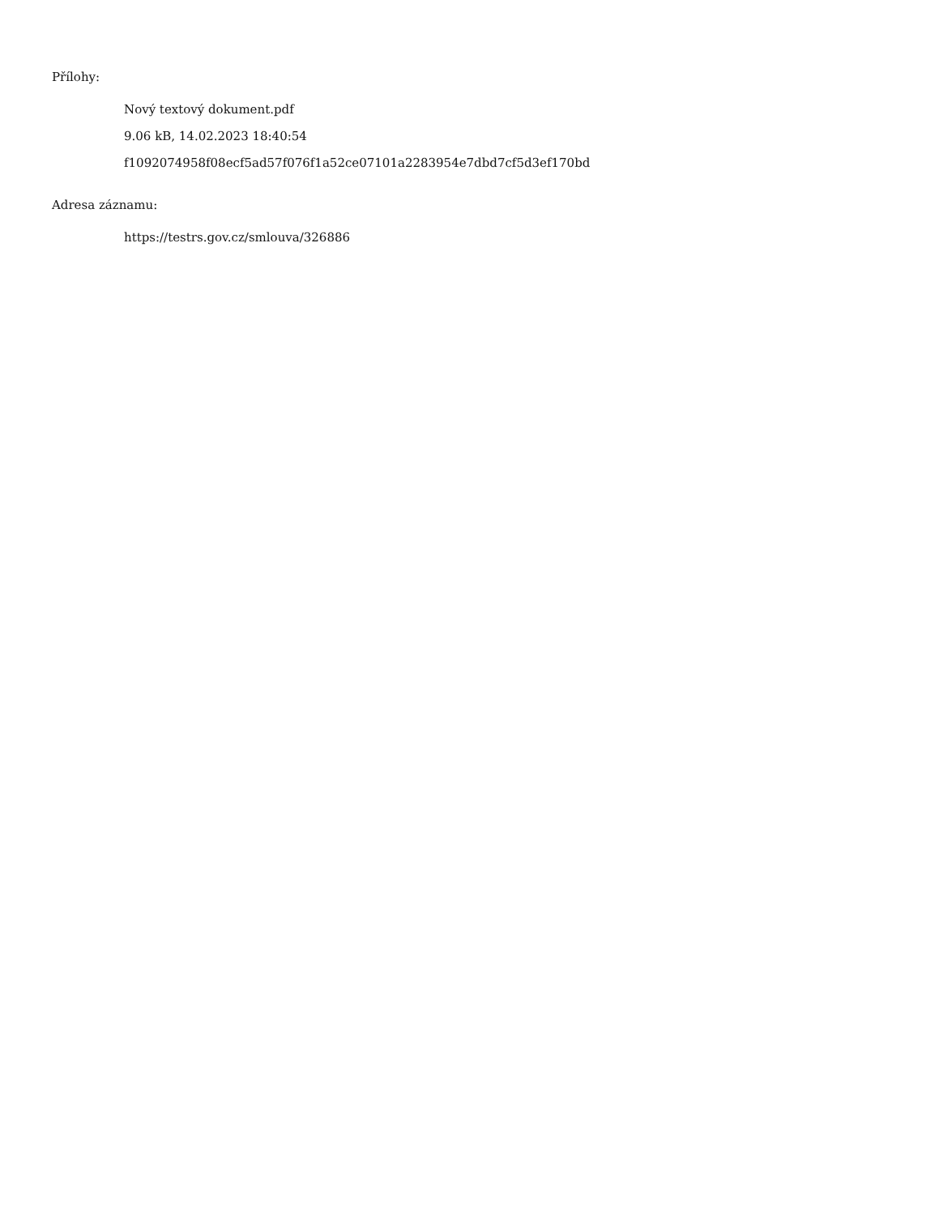Přílohy:
Nový textový dokument.pdf
9.06 kB, 14.02.2023 18:40:54
f1092074958f08ecf5ad57f076f1a52ce07101a2283954e7dbd7cf5d3ef170bd
Adresa záznamu:
https://testrs.gov.cz/smlouva/326886